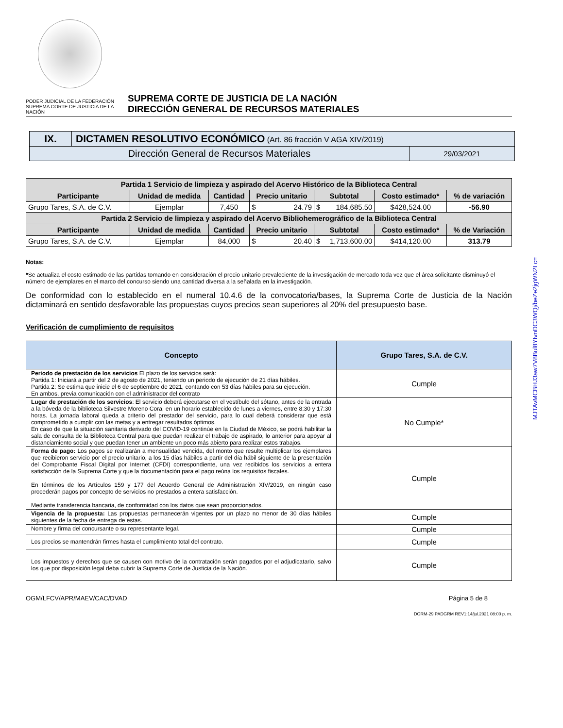PODER JUDICIAL DE LA FEDERACIÓN
SUPREMA CORTE DE JUSTICIA DE LA NACIÓN
SUPREMA CORTE DE JUSTICIA DE LA NACIÓN
DIRECCIÓN GENERAL DE RECURSOS MATERIALES
| IX. | DICTAMEN RESOLUTIVO ECONÓMICO (Art. 86 fracción V AGA XIV/2019) | |
| Dirección General de Recursos Materiales | | 29/03/2021 |
| Partida 1 Servicio de limpieza y aspirado del Acervo Histórico de la Biblioteca Central | | | | | | |
| --- | --- | --- | --- | --- | --- | --- |
| Participante | Unidad de medida | Cantidad | Precio unitario | Subtotal | Costo estimado* | % de variación |
| Grupo Tares, S.A. de C.V. | Ejemplar | 7,450 | $ 24.79 | $ 184,685.50 | $428,524.00 | -56.90 |
| Partida 2 Servicio de limpieza y aspirado del Acervo Bibliohemerográfico de la Biblioteca Central | | | | | | |
| Participante | Unidad de medida | Cantidad | Precio unitario | Subtotal | Costo estimado* | % de Variación |
| Grupo Tares, S.A. de C.V. | Ejemplar | 84,000 | $ 20.40 | $ 1,713,600.00 | $414,120.00 | 313.79 |
Notas:
*Se actualiza el costo estimado de las partidas tomando en consideración el precio unitario prevaleciente de la investigación de mercado toda vez que el área solicitante disminuyó el número de ejemplares en el marco del concurso siendo una cantidad diversa a la señalada en la investigación.
De conformidad con lo establecido en el numeral 10.4.6 de la convocatoria/bases, la Suprema Corte de Justicia de la Nación dictaminará en sentido desfavorable las propuestas cuyos precios sean superiores al 20% del presupuesto base.
Verificación de cumplimiento de requisitos
| Concepto | Grupo Tares, S.A. de C.V. |
| --- | --- |
| Periodo de prestación de los servicios El plazo de los servicios será: Partida 1: Iniciará a partir del 2 de agosto de 2021, teniendo un periodo de ejecución de 21 días hábiles. Partida 2: Se estima que inicie el 6 de septiembre de 2021, contando con 53 días hábiles para su ejecución. En ambos, previa comunicación con el administrador del contrato | Cumple |
| Lugar de prestación de los servicios : El servicio deberá ejecutarse en el vestíbulo del sótano, antes de la entrada a la bóveda de la biblioteca Silvestre Moreno Cora, en un horario establecido de lunes a viernes, entre 8:30 y 17:30 horas. La jornada laboral queda a criterio del prestador del servicio, para lo cual deberá considerar que está comprometido a cumplir con las metas y a entregar resultados óptimos. En caso de que la situación sanitaria derivado del COVID-19 continúe en la Ciudad de México, se podrá habilitar la sala de consulta de la Biblioteca Central para que puedan realizar el trabajo de aspirado, lo anterior para apoyar al distanciamiento social y que puedan tener un ambiente un poco más abierto para realizar estos trabajos. | No Cumple* |
| Forma de pago: Los pagos se realizarán a mensualidad vencida, del monto que resulte multiplicar los ejemplares que recibieron servicio por el precio unitario, a los 15 días hábiles a partir del día hábil siguiente de la presentación del Comprobante Fiscal Digital por Internet (CFDI) correspondiente, una vez recibidos los servicios a entera satisfacción de la Suprema Corte y que la documentación para el pago reúna los requisitos fiscales. En términos de los Artículos 159 y 177 del Acuerdo General de Administración XIV/2019, en ningún caso procederán pagos por concepto de servicios no prestados a entera satisfacción. Mediante transferencia bancaria, de conformidad con los datos que sean proporcionados. | Cumple |
| Vigencia de la propuesta: Las propuestas permanecerán vigentes por un plazo no menor de 30 días hábiles siguientes de la fecha de entrega de estas. | Cumple |
| Nombre y firma del concursante o su representante legal. | Cumple |
| Los precios se mantendrán firmes hasta el cumplimiento total del contrato. | Cumple |
| Los impuestos y derechos que se causen con motivo de la contratación serán pagados por el adjudicatario, salvo los que por disposición legal deba cubrir la Suprema Corte de Justicia de la Nación. | Cumple |
OGM/LFCV/APR/MAEV/CAC/DVAD Página 5 de 8
DGRM-29 PADGRM REV1:14/jul.2021 08:00 p. m.
MJTAvMCBHJ3aw7V8Bul8YIvnDC3WQj/beZe2jgWN2Lc=